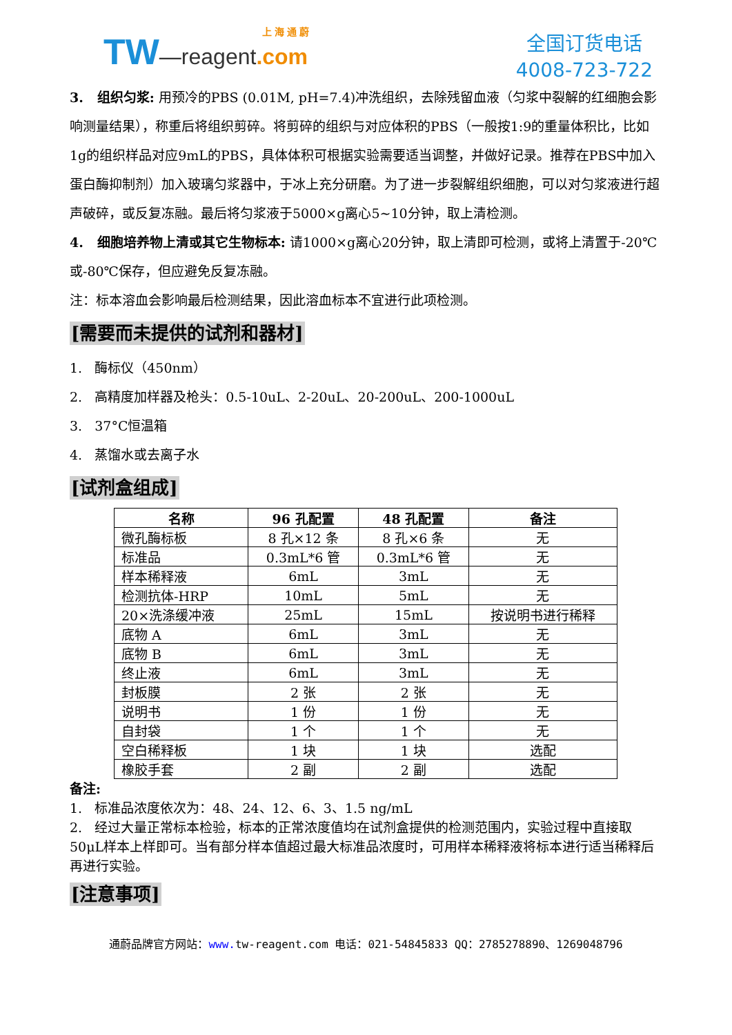TW—reagent.com
上 海 通 蔚
全国订货电话
4008-723-722
3. 组织匀浆: 用预冷的PBS (0.01M, pH=7.4)冲洗组织，去除残留血液（匀浆中裂解的红细胞会影响测量结果），称重后将组织剪碎。将剪碎的组织与对应体积的PBS（一般按1:9的重量体积比，比如1g的组织样品对应9mL的PBS，具体体积可根据实验需要适当调整，并做好记录。推荐在PBS中加入蛋白酶抑制剂）加入玻璃匀浆器中，于冰上充分研磨。为了进一步裂解组织细胞，可以对匀浆液进行超声破碎，或反复冻融。最后将匀浆液于5000×g离心5~10分钟，取上清检测。
4. 细胞培养物上清或其它生物标本: 请1000×g离心20分钟，取上清即可检测，或将上清置于-20℃或-80℃保存，但应避免反复冻融。
注：标本溶血会影响最后检测结果，因此溶血标本不宜进行此项检测。
[需要而未提供的试剂和器材]
1. 酶标仪（450nm）
2. 高精度加样器及枪头：0.5-10uL、2-20uL、20-200uL、200-1000uL
3. 37°C恒温箱
4. 蒸馏水或去离子水
[试剂盒组成]
| 名称 | 96 孔配置 | 48 孔配置 | 备注 |
| --- | --- | --- | --- |
| 微孔酶标板 | 8 孔×12 条 | 8 孔×6 条 | 无 |
| 标准品 | 0.3mL*6 管 | 0.3mL*6 管 | 无 |
| 样本稀释液 | 6mL | 3mL | 无 |
| 检测抗体-HRP | 10mL | 5mL | 无 |
| 20×洗涤缓冲液 | 25mL | 15mL | 按说明书进行稀释 |
| 底物 A | 6mL | 3mL | 无 |
| 底物 B | 6mL | 3mL | 无 |
| 终止液 | 6mL | 3mL | 无 |
| 封板膜 | 2 张 | 2 张 | 无 |
| 说明书 | 1 份 | 1 份 | 无 |
| 自封袋 | 1 个 | 1 个 | 无 |
| 空白稀释板 | 1 块 | 1 块 | 选配 |
| 橡胶手套 | 2 副 | 2 副 | 选配 |
备注:
1. 标准品浓度依次为：48、24、12、6、3、1.5 ng/mL
2. 经过大量正常标本检验，标本的正常浓度值均在试剂盒提供的检测范围内，实验过程中直接取50μL样本上样即可。当有部分样本值超过最大标准品浓度时，可用样本稀释液将标本进行适当稀释后再进行实验。
[注意事项]
通蔚品牌官方网站：www. tw-reagent.com 电话：021-54845833 QQ：2785278890、1269048796